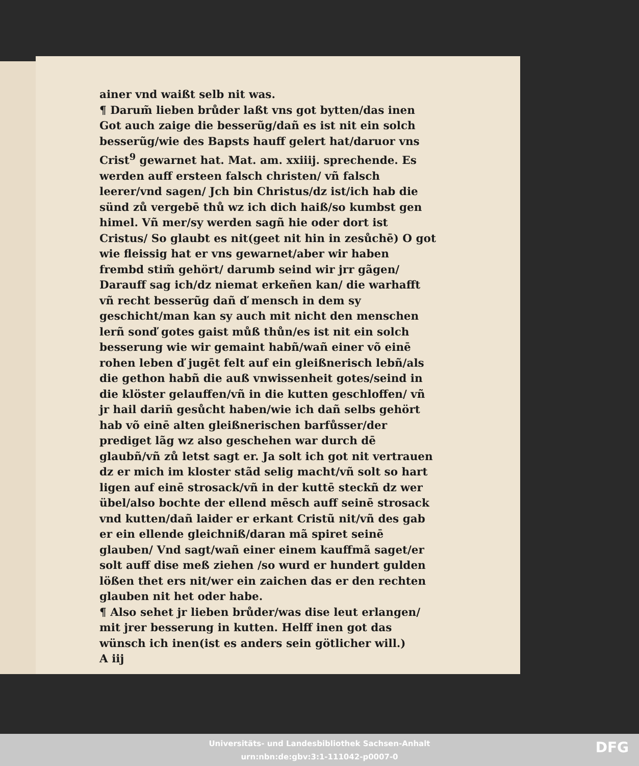ainer vnd waißt selb nit was.
¶ Darum̃ lieben brůder laßt vns got bytten/das inen Got auch zaige die besserũg/dañ es ist nit ein solch besserũg/wie des Bapsts hauff gelert hat/daruor vns Crist<sup>9</sup> gewarnet hat. Mat. am. xxiiij. sprechende. Es werden auff ersteen falsch christen/ vñ falsch leerer/vnd sagen/ Jch bin Christus/dz ist/ich hab die sünd zů vergebē thů wz ich dich haiß/so kumbst gen himel. Vñ mer/sy werden sagñ hie oder dort ist Cristus/ So glaubt es nit(geet nit hin in zesůchē) O got wie fleissig hat er vns gewarnet/aber wir haben frembd stim̃ gehört/ darumb seind wir jrr gãgen/ Darauff sag ich/dz niemat erkeñen kan/ die warhafft vñ recht besserũg dañ ď mensch in dem sy geschicht/man kan sy auch mit nicht den menschen lerñ sonď gotes gaist můß thůn/es ist nit ein solch besserung wie wir gemaint habñ/wañ einer võ einē rohen leben ď jugēt felt auf ein gleißnerisch lebñ/als die gethon habñ die auß vnwissenheit gotes/seind in die klöster gelauffen/vñ in die kutten geschloffen/ vñ jr hail darin̄ gesůcht haben/wie ich dañ selbs gehört hab võ einē alten gleißnerischen barfůsser/der prediget lãg wz also geschehen war durch dē glaubñ/vñ zů letst sagt er. Ja solt ich got nit vertrauen dz er mich im kloster stãd selig macht/vñ solt so hart ligen auf einē strosack/vñ in der kuttē steckñ dz wer übel/also bochte der ellend mēsch auff seinē strosack vnd kutten/dañ laider er erkant Cristũ nit/vñ des gab er ein ellende gleichniß/daran mã spiret seinē glauben/ Vnd sagt/wañ einer einem kauffmã saget/er solt auff dise meß ziehen /so wurd er hundert gulden lößen thet ers nit/wer ein zaichen das er den rechten glauben nit het oder habe.
¶ Also sehet jr lieben brůder/was dise leut erlangen/ mit jrer besserung in kutten. Helff inen got das wünsch ich inen(ist es anders sein götlicher will.)
A iij
Universitäts- und Landesbibliothek Sachsen-Anhalt
urn:nbn:de:gbv:3:1-111042-p0007-0
DFG